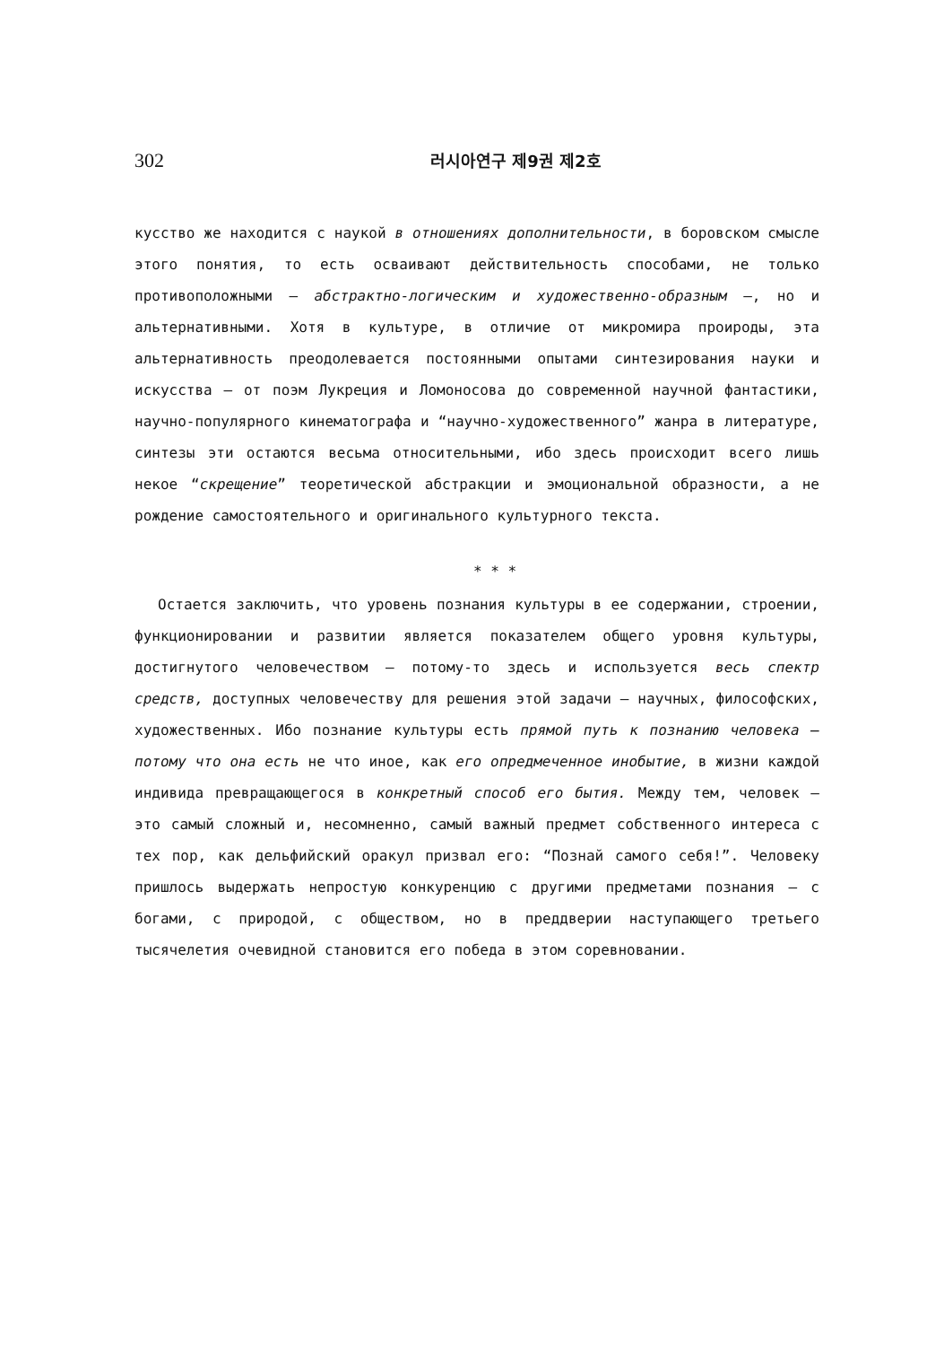302 러시아연구 제9권 제2호
кусство же находится с наукой в отношениях дополнительности, в боровском смысле этого понятия, то есть осваивают действительность способами, не только противоположными — абстрактно-логическим и художественно-образным —, но и альтернативными. Хотя в культуре, в отличие от микромира проироды, эта альтернативность преодолевается постоянными опытами синтезирования науки и искусства — от поэм Лукреция и Ломоносова до современной научной фантастики, научно-популярного кинематографа и “научно-художественного” жанра в литературе, синтезы эти остаются весьма относительными, ибо здесь происходит всего лишь некое “скрещение” теоретической абстракции и эмоциональной образности, а не рождение самостоятельного и оригинального культурного текста.
* * *
Остается заключить, что уровень познания культуры в ее содержании, строении, функционировании и развитии является показателем общего уровня культуры, достигнутого человечеством — потому-то здесь и используется весь спектр средств, доступных человечеству для решения этой задачи — научных, философских, художественных. Ибо познание культуры есть прямой путь к познанию человека — потому что она есть не что иное, как его опредмеченное инобытие, в жизни каждой индивида превращающегося в конкретный способ его бытия. Между тем, человек — это самый сложный и, несомненно, самый важный предмет собственного интереса с тех пор, как дельфийский оракул призвал его: “Познай самого себя!”. Человеку пришлось выдержать непростую конкуренцию с другими предметами познания — с богами, с природой, с обществом, но в преддверии наступающего третьего тысячелетия очевидной становится его победа в этом соревновании.